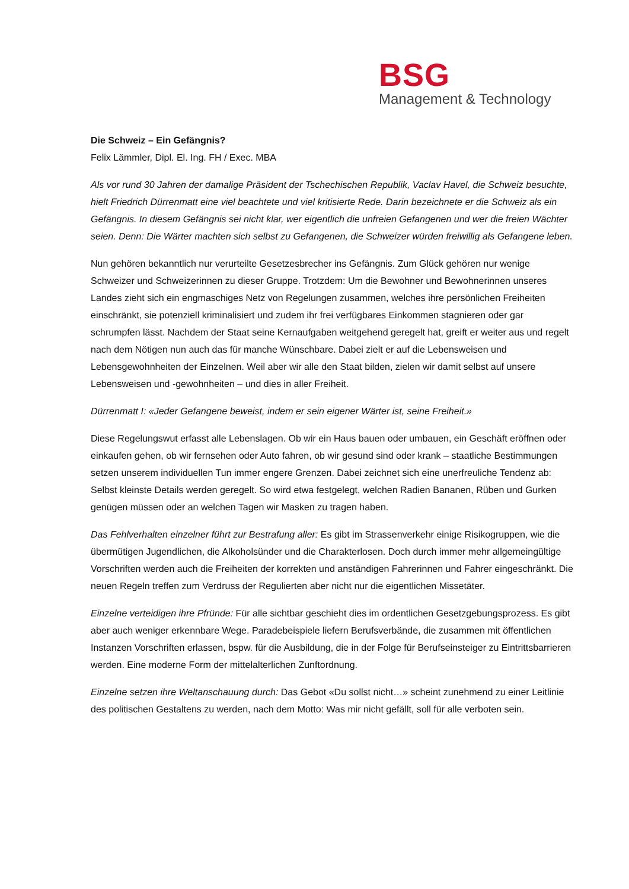BSG
Management & Technology
Die Schweiz – Ein Gefängnis?
Felix Lämmler, Dipl. El. Ing. FH / Exec. MBA
Als vor rund 30 Jahren der damalige Präsident der Tschechischen Republik, Vaclav Havel, die Schweiz besuchte, hielt Friedrich Dürrenmatt eine viel beachtete und viel kritisierte Rede. Darin bezeichnete er die Schweiz als ein Gefängnis. In diesem Gefängnis sei nicht klar, wer eigentlich die unfreien Gefangenen und wer die freien Wächter seien. Denn: Die Wärter machten sich selbst zu Gefangenen, die Schweizer würden freiwillig als Gefangene leben.
Nun gehören bekanntlich nur verurteilte Gesetzesbrecher ins Gefängnis. Zum Glück gehören nur wenige Schweizer und Schweizerinnen zu dieser Gruppe. Trotzdem: Um die Bewohner und Bewohnerinnen unseres Landes zieht sich ein engmaschiges Netz von Regelungen zusammen, welches ihre persönlichen Freiheiten einschränkt, sie potenziell kriminalisiert und zudem ihr frei verfügbares Einkommen stagnieren oder gar schrumpfen lässt. Nachdem der Staat seine Kernaufgaben weitgehend geregelt hat, greift er weiter aus und regelt nach dem Nötigen nun auch das für manche Wünschbare. Dabei zielt er auf die Lebensweisen und Lebensgewohnheiten der Einzelnen. Weil aber wir alle den Staat bilden, zielen wir damit selbst auf unsere Lebensweisen und -gewohnheiten – und dies in aller Freiheit.
Dürrenmatt I: «Jeder Gefangene beweist, indem er sein eigener Wärter ist, seine Freiheit.»
Diese Regelungswut erfasst alle Lebenslagen. Ob wir ein Haus bauen oder umbauen, ein Geschäft eröffnen oder einkaufen gehen, ob wir fernsehen oder Auto fahren, ob wir gesund sind oder krank – staatliche Bestimmungen setzen unserem individuellen Tun immer engere Grenzen. Dabei zeichnet sich eine unerfreuliche Tendenz ab: Selbst kleinste Details werden geregelt. So wird etwa festgelegt, welchen Radien Bananen, Rüben und Gurken genügen müssen oder an welchen Tagen wir Masken zu tragen haben.
Das Fehlverhalten einzelner führt zur Bestrafung aller: Es gibt im Strassenverkehr einige Risikogruppen, wie die übermütigen Jugendlichen, die Alkoholsünder und die Charakterlosen. Doch durch immer mehr allgemeingültige Vorschriften werden auch die Freiheiten der korrekten und anständigen Fahrerinnen und Fahrer eingeschränkt. Die neuen Regeln treffen zum Verdruss der Regulierten aber nicht nur die eigentlichen Missetäter.
Einzelne verteidigen ihre Pfründe: Für alle sichtbar geschieht dies im ordentlichen Gesetzgebungsprozess. Es gibt aber auch weniger erkennbare Wege. Paradebeispiele liefern Berufsverbände, die zusammen mit öffentlichen Instanzen Vorschriften erlassen, bspw. für die Ausbildung, die in der Folge für Berufseinsteiger zu Eintrittsbarrieren werden. Eine moderne Form der mittelalterlichen Zunftordnung.
Einzelne setzen ihre Weltanschauung durch: Das Gebot «Du sollst nicht…» scheint zunehmend zu einer Leitlinie des politischen Gestaltens zu werden, nach dem Motto: Was mir nicht gefällt, soll für alle verboten sein.